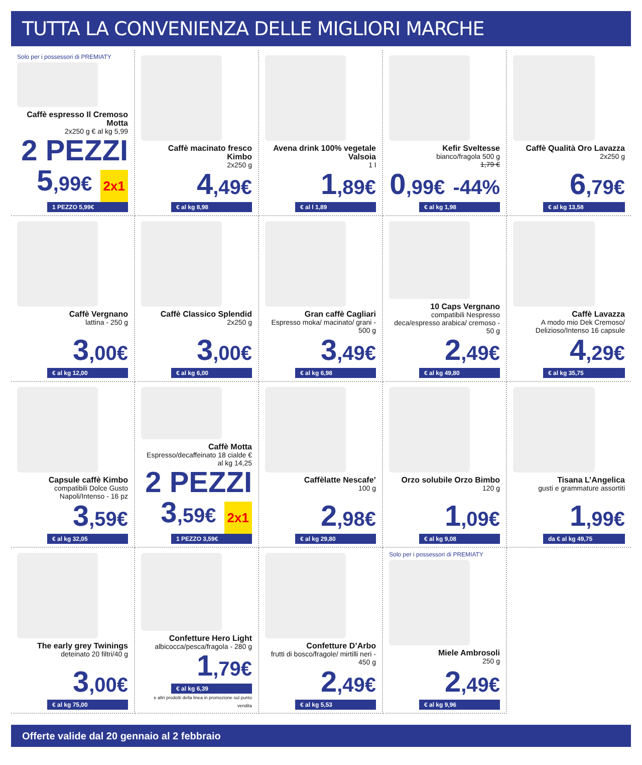TUTTA LA CONVENIENZA DELLE MIGLIORI MARCHE
Solo per i possessori di PREMIATY
Caffè espresso Il Cremoso Motta
2x250 g € al kg 5,99
2 PEZZI 5,99€ 2x1
1 PEZZO 5,99€
Caffè macinato fresco Kimbo
2x250 g
4,49€
€ al kg 8,98
Avena drink 100% vegetale Valsoia
1 l
1,89€
€ al l 1,89
Kefir Sveltesse
bianco/fragola 500 g
1,79 €
0,99€ -44%
€ al kg 1,98
Caffè Qualità Oro Lavazza
2x250 g
6,79€
€ al kg 13,58
Caffè Vergnano
lattina - 250 g
3,00€
€ al kg 12,00
Caffè Classico Splendid
2x250 g
3,00€
€ al kg 6,00
Gran caffè Cagliari
Espresso moka/ macinato/ grani - 500 g
3,49€
€ al kg 6,98
10 Caps Vergnano
compatibili Nespresso deca/espresso arabica/ cremoso - 50 g
2,49€
€ al kg 49,80
Caffè Lavazza
A modo mio Dek Cremoso/ Delizioso/Intenso 16 capsule
4,29€
€ al kg 35,75
Capsule caffè Kimbo
compatibili Dolce Gusto Napoli/Intenso - 16 pz
3,59€
€ al kg 32,05
Caffè Motta
Espresso/decaffeinato 18 cialde € al kg 14,25
2 PEZZI 3,59€ 2x1
1 PEZZO 3,59€
Caffèlatte Nescafe’
100 g
2,98€
€ al kg 29,80
Orzo solubile Orzo Bimbo
120 g
1,09€
€ al kg 9,08
Tisana L’Angelica
gusti e grammature assortiti
1,99€
da € al kg 49,75
The early grey Twinings
deteinato 20 filtri/40 g
3,00€
€ al kg 75,00
Confetture Hero Light
albicocca/pesca/fragola - 280 g
1,79€
€ al kg 6,39
e altri prodotti della linea in promozione sul punto vendita
Confetture D’Arbo
frutti di bosco/fragole/ mirtilli neri - 450 g
2,49€
€ al kg 5,53
Solo per i possessori di PREMIATY
Miele Ambrosoli
250 g
2,49€
€ al kg 9,96
Offerte valide dal 20 gennaio al 2 febbraio